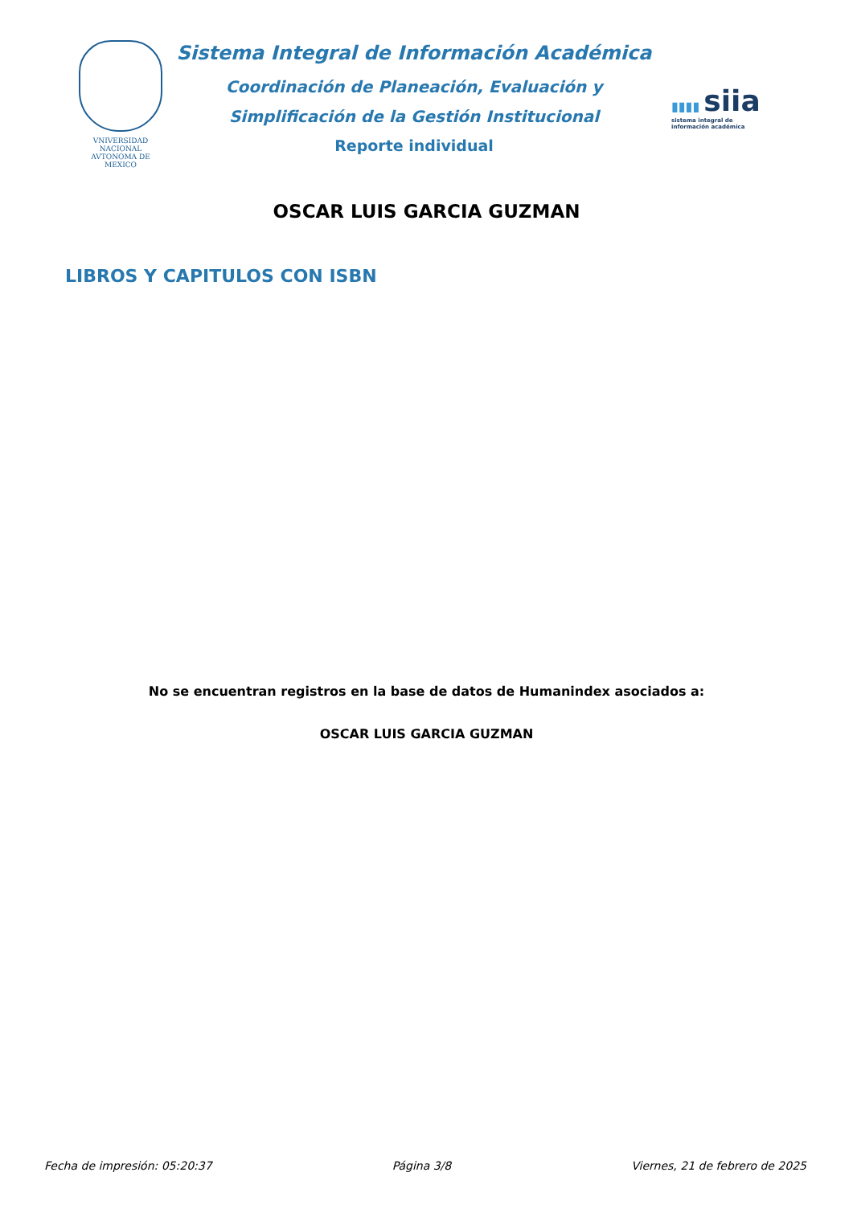VNIVERSIDAD NACIONAL
AVTONOMA DE
MEXICO
Sistema Integral de Información Académica
Coordinación de Planeación, Evaluación y
Simplificación de la Gestión Institucional
Reporte individual
▮▮▮▮ siia
sistema integral de
información académica
OSCAR LUIS GARCIA GUZMAN
LIBROS Y CAPITULOS CON ISBN
No se encuentran registros en la base de datos de Humanindex asociados a:
OSCAR LUIS GARCIA GUZMAN
Fecha de impresión: 05:20:37 Página 3/8 Viernes, 21 de febrero de 2025